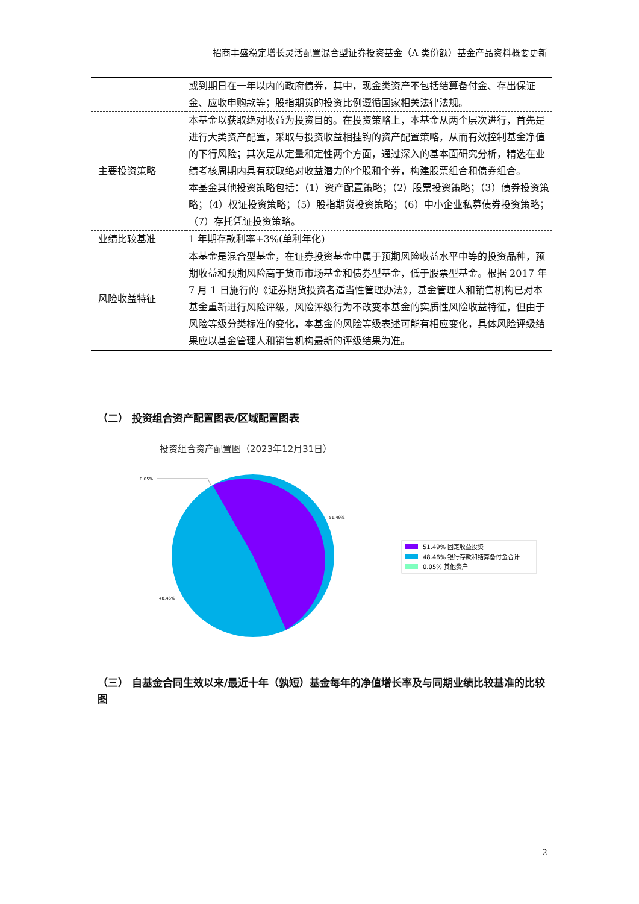招商丰盛稳定增长灵活配置混合型证券投资基金（A 类份额）基金产品资料概要更新
| | 或到期日在一年以内的政府债券，其中，现金类资产不包括结算备付金、存出保证金、应收申购款等；股指期货的投资比例遵循国家相关法律法规。 |
| 主要投资策略 | 本基金以获取绝对收益为投资目的。在投资策略上，本基金从两个层次进行，首先是进行大类资产配置，采取与投资收益相挂钩的资产配置策略，从而有效控制基金净值的下行风险；其次是从定量和定性两个方面，通过深入的基本面研究分析，精选在业绩考核周期内具有获取绝对收益潜力的个股和个券，构建股票组合和债券组合。 本基金其他投资策略包括：（1）资产配置策略；（2）股票投资策略；（3）债券投资策略；（4）权证投资策略；（5）股指期货投资策略；（6）中小企业私募债券投资策略；（7）存托凭证投资策略。 |
| 业绩比较基准 | 1 年期存款利率+3%(单利年化) |
| 风险收益特征 | 本基金是混合型基金，在证券投资基金中属于预期风险收益水平中等的投资品种，预期收益和预期风险高于货币市场基金和债券型基金，低于股票型基金。根据 2017 年 7 月 1 日施行的《证券期货投资者适当性管理办法》，基金管理人和销售机构已对本基金重新进行风险评级，风险评级行为不改变本基金的实质性风险收益特征，但由于风险等级分类标准的变化，本基金的风险等级表述可能有相应变化，具体风险评级结果应以基金管理人和销售机构最新的评级结果为准。 |
（二） 投资组合资产配置图表/区域配置图表
投资组合资产配置图（2023年12月31日）
0.05%
51.49%
48.46%
51.49% 固定收益投资
48.46% 银行存款和结算备付金合计
0.05% 其他资产
（三） 自基金合同生效以来/最近十年（孰短）基金每年的净值增长率及与同期业绩比较基准的比较图
2